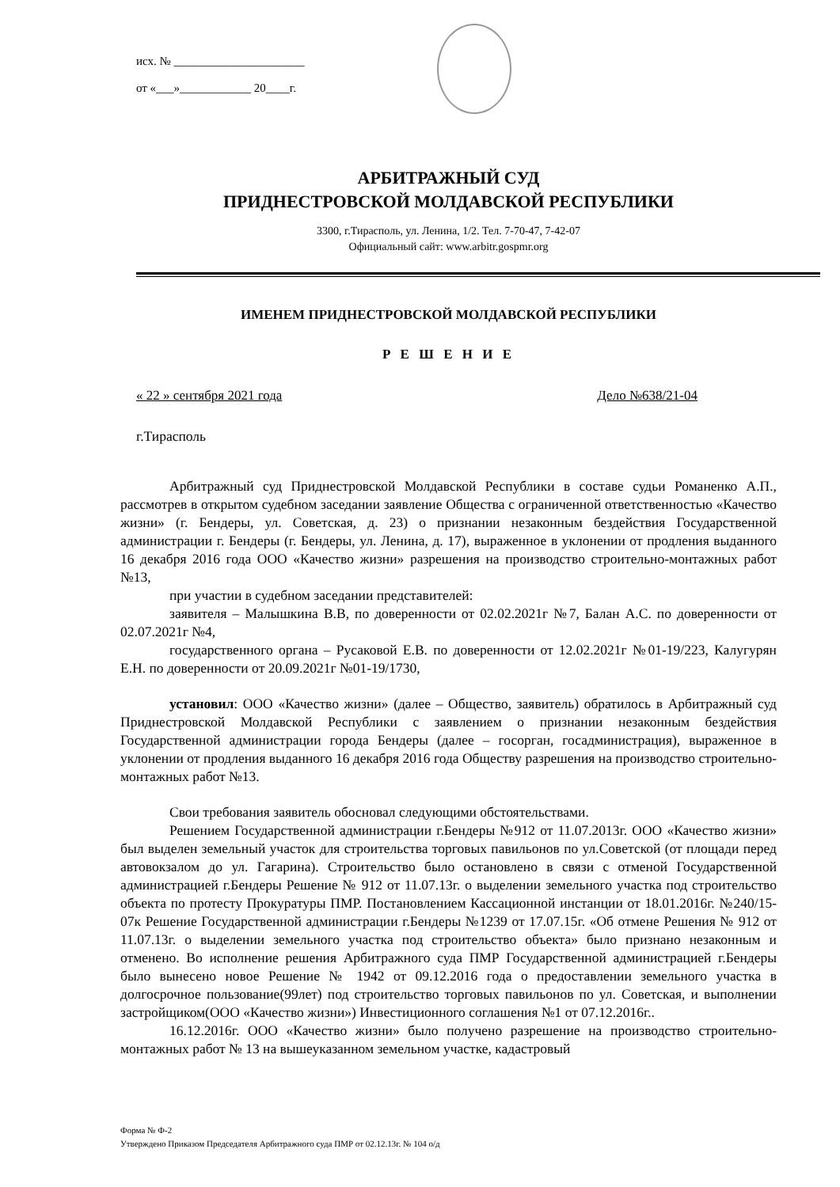исх. № ______________________
от «___»____________ 20____г.
АРБИТРАЖНЫЙ СУД
ПРИДНЕСТРОВСКОЙ МОЛДАВСКОЙ РЕСПУБЛИКИ
3300, г.Тирасполь, ул. Ленина, 1/2. Тел. 7-70-47, 7-42-07
Официальный сайт: www.arbitr.gospmr.org
ИМЕНЕМ ПРИДНЕСТРОВСКОЙ МОЛДАВСКОЙ РЕСПУБЛИКИ
Р Е Ш Е Н И Е
« 22 » сентября 2021 года Дело №638/21-04
г.Тирасполь
Арбитражный суд Приднестровской Молдавской Республики в составе судьи Романенко А.П., рассмотрев в открытом судебном заседании заявление Общества с ограниченной ответственностью «Качество жизни» (г. Бендеры, ул. Советская, д. 23) о признании незаконным бездействия Государственной администрации г. Бендеры (г. Бендеры, ул. Ленина, д. 17), выраженное в уклонении от продления выданного 16 декабря 2016 года ООО «Качество жизни» разрешения на производство строительно-монтажных работ №13,
при участии в судебном заседании представителей:
заявителя – Малышкина В.В, по доверенности от 02.02.2021г №7, Балан А.С. по доверенности от 02.07.2021г №4,
государственного органа – Русаковой Е.В. по доверенности от 12.02.2021г №01-19/223, Калугурян Е.Н. по доверенности от 20.09.2021г №01-19/1730,
установил: ООО «Качество жизни» (далее – Общество, заявитель) обратилось в Арбитражный суд Приднестровской Молдавской Республики с заявлением о признании незаконным бездействия Государственной администрации города Бендеры (далее – госорган, госадминистрация), выраженное в уклонении от продления выданного 16 декабря 2016 года Обществу разрешения на производство строительно-монтажных работ №13.
Свои требования заявитель обосновал следующими обстоятельствами.
Решением Государственной администрации г.Бендеры №912 от 11.07.2013г. ООО «Качество жизни» был выделен земельный участок для строительства торговых павильонов по ул.Советской (от площади перед автовокзалом до ул. Гагарина). Строительство было остановлено в связи с отменой Государственной администрацией г.Бендеры Решение № 912 от 11.07.13г. о выделении земельного участка под строительство объекта по протесту Прокуратуры ПМР. Постановлением Кассационной инстанции от 18.01.2016г. №240/15-07к Решение Государственной администрации г.Бендеры №1239 от 17.07.15г. «Об отмене Решения № 912 от 11.07.13г. о выделении земельного участка под строительство объекта» было признано незаконным и отменено. Во исполнение решения Арбитражного суда ПМР Государственной администрацией г.Бендеры было вынесено новое Решение № 1942 от 09.12.2016 года о предоставлении земельного участка в долгосрочное пользование(99лет) под строительство торговых павильонов по ул. Советская, и выполнении застройщиком(ООО «Качество жизни») Инвестиционного соглашения №1 от 07.12.2016г..
16.12.2016г. ООО «Качество жизни» было получено разрешение на производство строительно-монтажных работ № 13 на вышеуказанном земельном участке, кадастровый
Форма № Ф-2
Утверждено Приказом Председателя Арбитражного суда ПМР от 02.12.13г. № 104 о/д